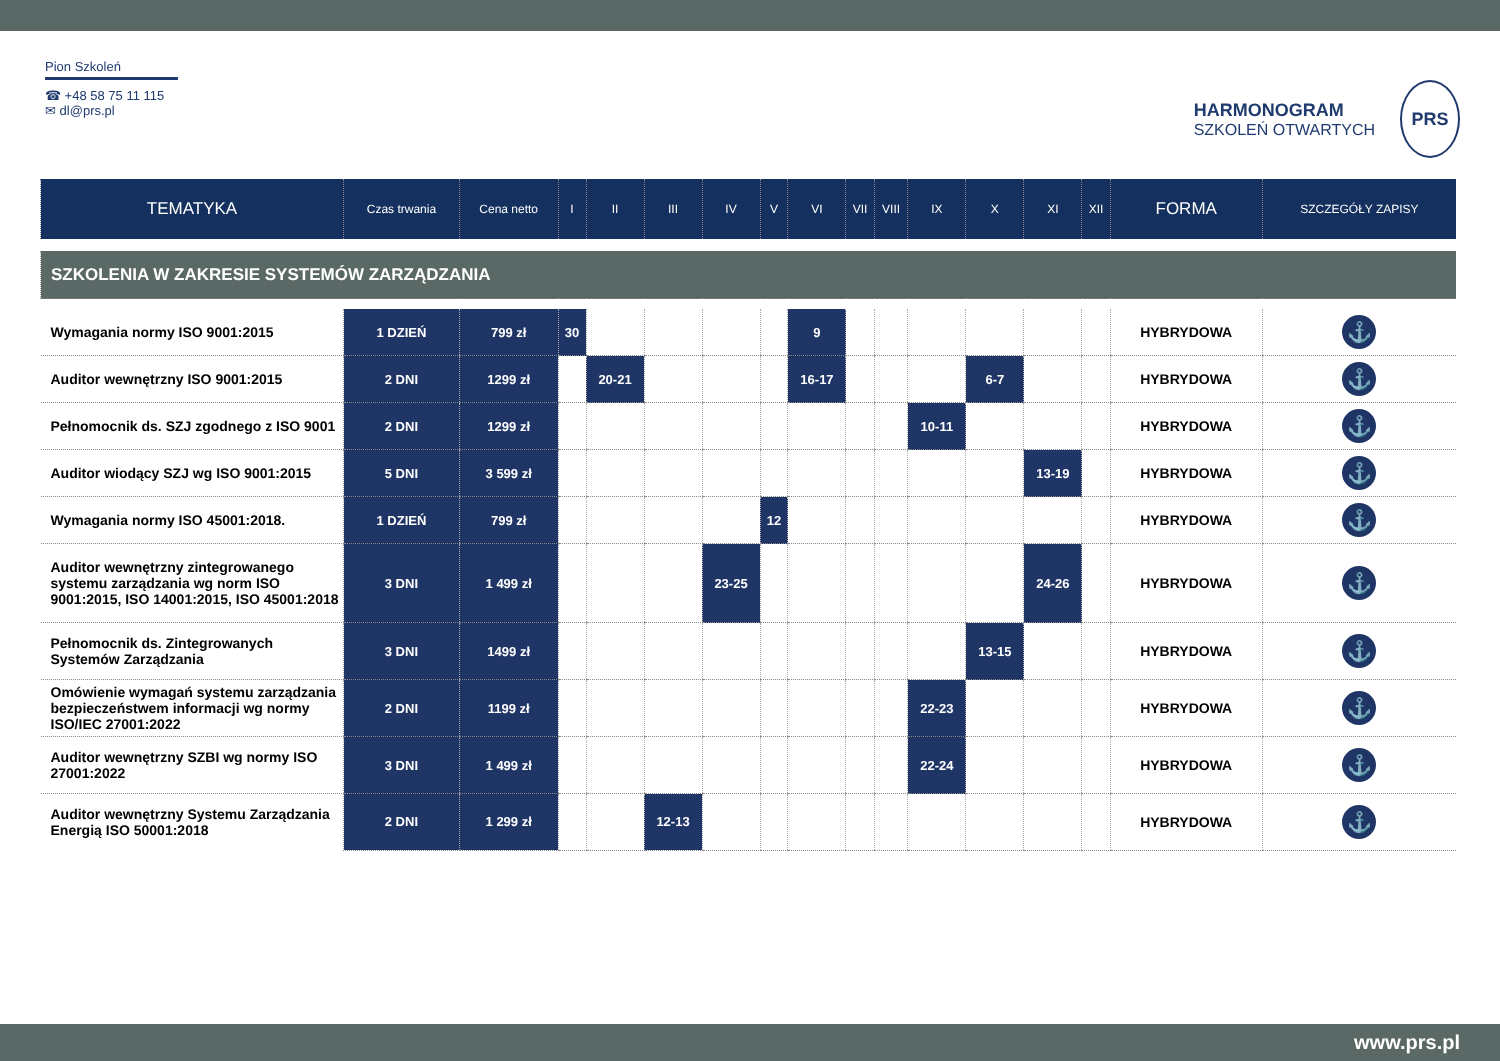Pion Szkoleń
☎ +48 58 75 11 115
✉ dl@prs.pl
HARMONOGRAM
SZKOLEŃ OTWARTYCH
PRS
| TEMATYKA | Czas trwania | Cena netto | I | II | III | IV | V | VI | VII | VIII | IX | X | XI | XII | FORMA | SZCZEGÓŁY ZAPISY |
| --- | --- | --- | --- | --- | --- | --- | --- | --- | --- | --- | --- | --- | --- | --- | --- | --- |
| SZKOLENIA W ZAKRESIE SYSTEMÓW ZARZĄDZANIA | | | | | | | | | | | | | | | | |
| Wymagania normy ISO 9001:2015 | 1 DZIEŃ | 799 zł | 30 | | | | | 9 | | | | | | | HYBRYDOWA | ⚓ |
| Auditor wewnętrzny ISO 9001:2015 | 2 DNI | 1299 zł | | 20-21 | | | | 16-17 | | | | 6-7 | | | HYBRYDOWA | ⚓ |
| Pełnomocnik ds. SZJ zgodnego z ISO 9001 | 2 DNI | 1299 zł | | | | | | | | | 10-11 | | | | HYBRYDOWA | ⚓ |
| Auditor wiodący SZJ wg ISO 9001:2015 | 5 DNI | 3 599 zł | | | | | | | | | | | 13-19 | | HYBRYDOWA | ⚓ |
| Wymagania normy ISO 45001:2018. | 1 DZIEŃ | 799 zł | | | | | 12 | | | | | | | | HYBRYDOWA | ⚓ |
| Auditor wewnętrzny zintegrowanego systemu zarządzania wg norm ISO 9001:2015, ISO 14001:2015, ISO 45001:2018 | 3 DNI | 1 499 zł | | | | 23-25 | | | | | | | 24-26 | | HYBRYDOWA | ⚓ |
| Pełnomocnik ds. Zintegrowanych Systemów Zarządzania | 3 DNI | 1499 zł | | | | | | | | | | 13-15 | | | HYBRYDOWA | ⚓ |
| Omówienie wymagań systemu zarządzania bezpieczeństwem informacji wg normy ISO/IEC 27001:2022 | 2 DNI | 1199 zł | | | | | | | | | 22-23 | | | | HYBRYDOWA | ⚓ |
| Auditor wewnętrzny SZBI wg normy ISO 27001:2022 | 3 DNI | 1 499 zł | | | | | | | | | 22-24 | | | | HYBRYDOWA | ⚓ |
| Auditor wewnętrzny Systemu Zarządzania Energią ISO 50001:2018 | 2 DNI | 1 299 zł | | | 12-13 | | | | | | | | | | HYBRYDOWA | ⚓ |
www.prs.pl